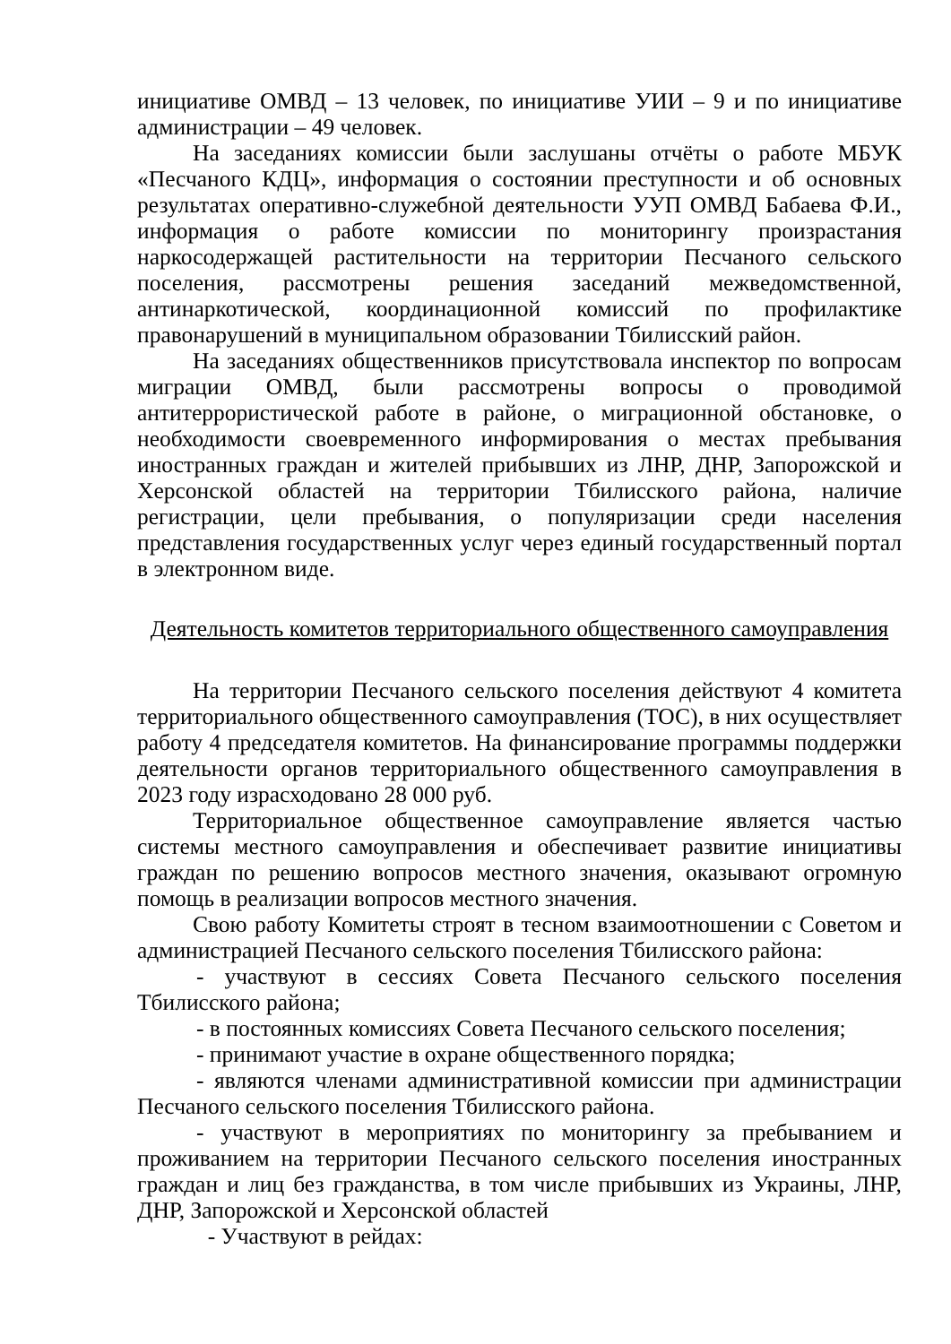инициативе ОМВД – 13 человек, по инициативе УИИ – 9 и по инициативе администрации – 49 человек.
На заседаниях комиссии были заслушаны отчёты о работе МБУК «Песчаного КДЦ», информация о состоянии преступности и об основных результатах оперативно-служебной деятельности УУП ОМВД Бабаева Ф.И., информация о работе комиссии по мониторингу произрастания наркосодержащей растительности на территории Песчаного сельского поселения, рассмотрены решения заседаний межведомственной, антинаркотической, координационной комиссий по профилактике правонарушений в муниципальном образовании Тбилисский район.
На заседаниях общественников присутствовала инспектор по вопросам миграции ОМВД, были рассмотрены вопросы о проводимой антитеррористической работе в районе, о миграционной обстановке, о необходимости своевременного информирования о местах пребывания иностранных граждан и жителей прибывших из ЛНР, ДНР, Запорожской и Херсонской областей на территории Тбилисского района, наличие регистрации, цели пребывания, о популяризации среди населения представления государственных услуг через единый государственный портал в электронном виде.
Деятельность комитетов территориального общественного самоуправления
На территории Песчаного сельского поселения действуют 4 комитета территориального общественного самоуправления (ТОС), в них осуществляет работу 4 председателя комитетов. На финансирование программы поддержки деятельности органов территориального общественного самоуправления в 2023 году израсходовано 28 000 руб.
Территориальное общественное самоуправление является частью системы местного самоуправления и обеспечивает развитие инициативы граждан по решению вопросов местного значения, оказывают огромную помощь в реализации вопросов местного значения.
Свою работу Комитеты строят в тесном взаимоотношении с Советом и администрацией Песчаного сельского поселения Тбилисского района:
- участвуют в сессиях Совета Песчаного сельского поселения Тбилисского района;
- в постоянных комиссиях Совета Песчаного сельского поселения;
- принимают участие в охране общественного порядка;
- являются членами административной комиссии при администрации Песчаного сельского поселения Тбилисского района.
- участвуют в мероприятиях по мониторингу за пребыванием и проживанием на территории Песчаного сельского поселения иностранных граждан и лиц без гражданства, в том числе прибывших из Украины, ЛНР, ДНР, Запорожской и Херсонской областей
- Участвуют в рейдах: